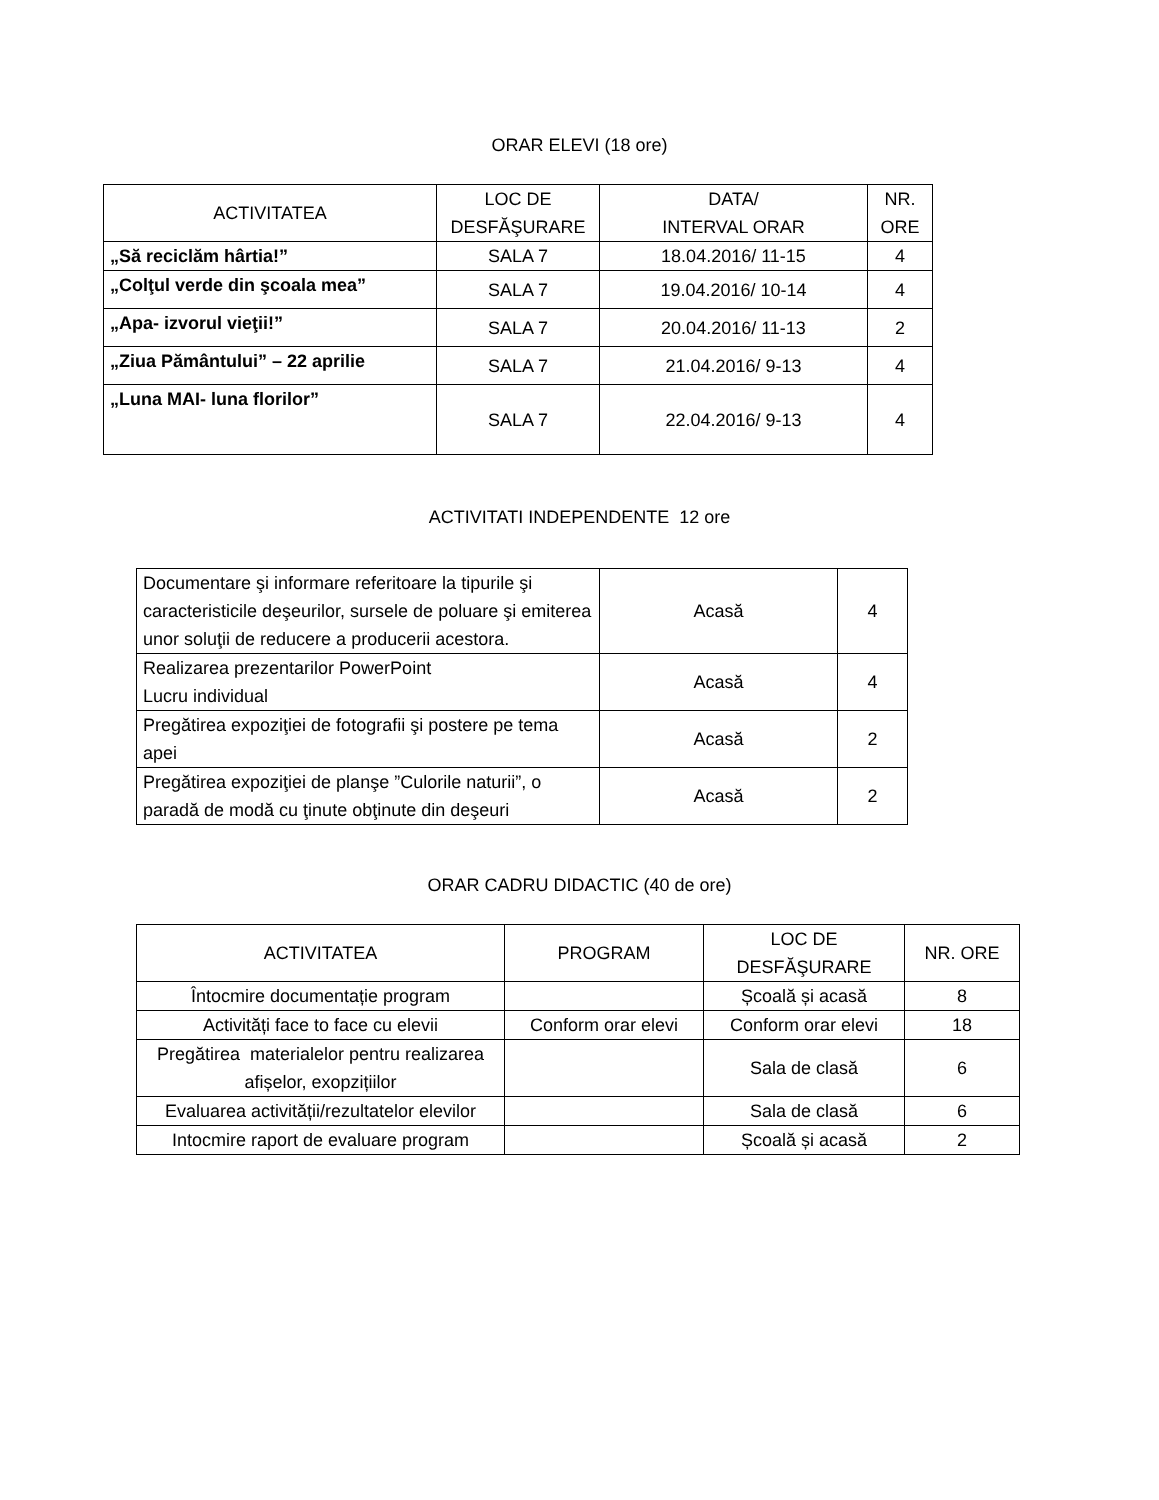ORAR ELEVI (18 ore)
| ACTIVITATEA | LOC DE DESFĂŞURARE | DATA/ INTERVAL ORAR | NR. ORE |
| --- | --- | --- | --- |
| „Să reciclăm hârtia!” | SALA 7 | 18.04.2016/ 11-15 | 4 |
| „Colţul verde din şcoala mea” | SALA 7 | 19.04.2016/ 10-14 | 4 |
| „Apa- izvorul vieţii!” | SALA 7 | 20.04.2016/ 11-13 | 2 |
| „Ziua Pământului” – 22 aprilie | SALA 7 | 21.04.2016/ 9-13 | 4 |
| „Luna MAI- luna florilor” | SALA 7 | 22.04.2016/ 9-13 | 4 |
ACTIVITATI INDEPENDENTE 12 ore
| Documentare şi informare referitoare la tipurile şi caracteristicile deşeurilor, sursele de poluare şi emiterea unor soluţii de reducere a producerii acestora. | Acasă | 4 |
| Realizarea prezentarilor PowerPoint Lucru individual | Acasă | 4 |
| Pregătirea expoziţiei de fotografii şi postere pe tema apei | Acasă | 2 |
| Pregătirea expoziţiei de planşe ”Culorile naturii”, o paradă de modă cu ţinute obţinute din deşeuri | Acasă | 2 |
ORAR CADRU DIDACTIC (40 de ore)
| ACTIVITATEA | PROGRAM | LOC DE DESFĂŞURARE | NR. ORE |
| --- | --- | --- | --- |
| Întocmire documentație program | | Școală și acasă | 8 |
| Activități face to face cu elevii | Conform orar elevi | Conform orar elevi | 18 |
| Pregătirea materialelor pentru realizarea afișelor, exopzițiilor | | Sala de clasă | 6 |
| Evaluarea activității/rezultatelor elevilor | | Sala de clasă | 6 |
| Intocmire raport de evaluare program | | Școală și acasă | 2 |